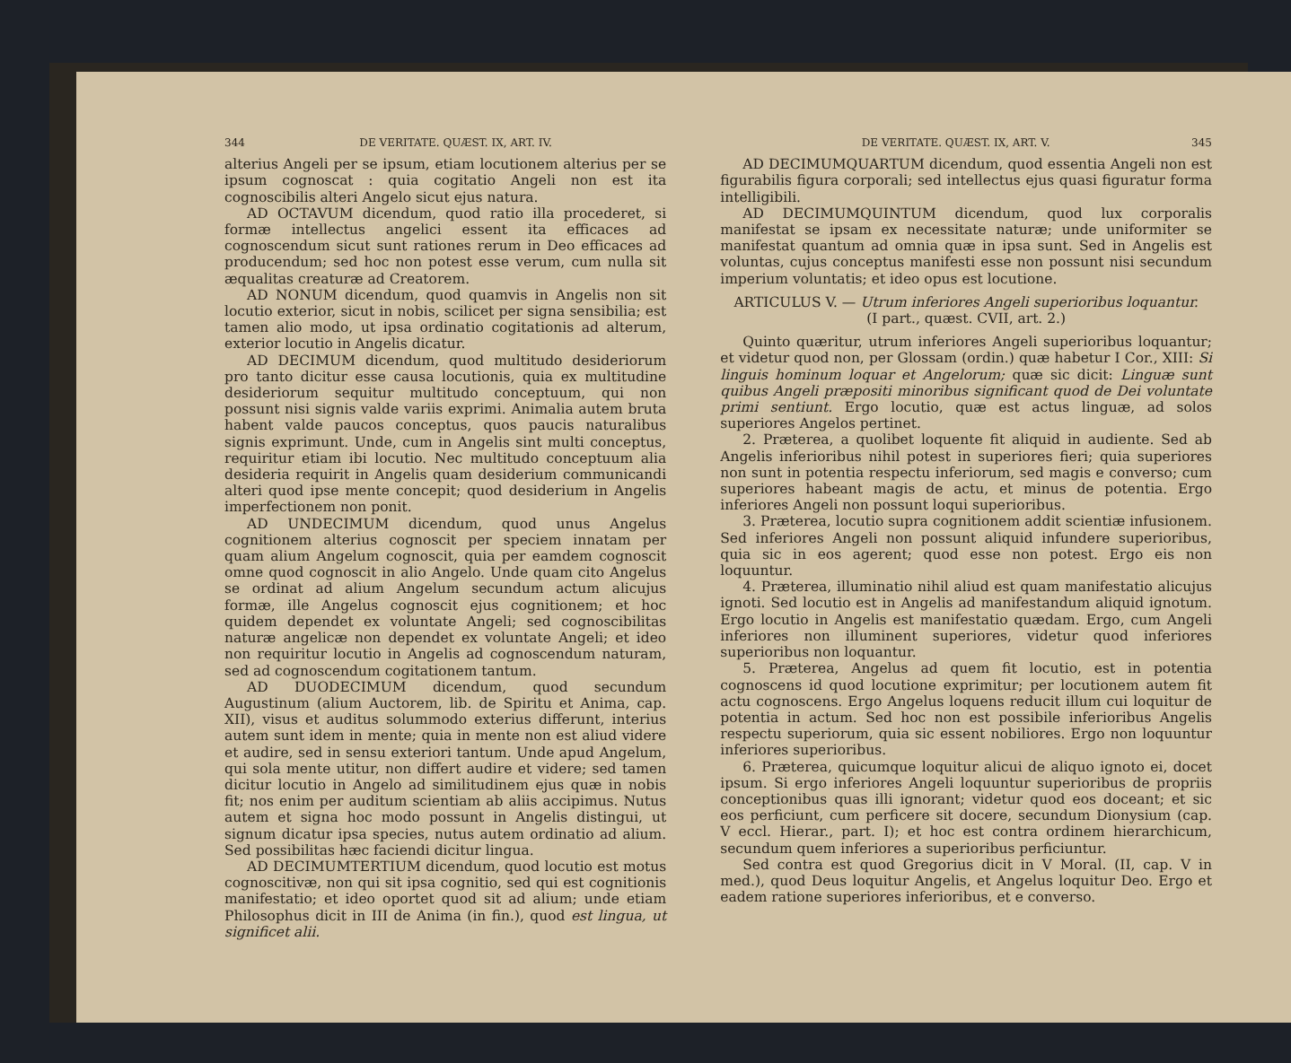344 DE VERITATE. QUÆST. IX, ART. IV.
alterius Angeli per se ipsum, etiam locutionem alterius per se ipsum cognoscat : quia cogitatio Angeli non est ita cognoscibilis alteri Angelo sicut ejus natura.
AD OCTAVUM dicendum, quod ratio illa procederet, si formæ intellectus angelici essent ita efficaces ad cognoscendum sicut sunt rationes rerum in Deo efficaces ad producendum; sed hoc non potest esse verum, cum nulla sit æqualitas creaturæ ad Creatorem.
AD NONUM dicendum, quod quamvis in Angelis non sit locutio exterior, sicut in nobis, scilicet per signa sensibilia; est tamen alio modo, ut ipsa ordinatio cogitationis ad alterum, exterior locutio in Angelis dicatur.
AD DECIMUM dicendum, quod multitudo desideriorum pro tanto dicitur esse causa locutionis, quia ex multitudine desideriorum sequitur multitudo conceptuum, qui non possunt nisi signis valde variis exprimi. Animalia autem bruta habent valde paucos conceptus, quos paucis naturalibus signis exprimunt. Unde, cum in Angelis sint multi conceptus, requiritur etiam ibi locutio. Nec multitudo conceptuum alia desideria requirit in Angelis quam desiderium communicandi alteri quod ipse mente concepit; quod desiderium in Angelis imperfectionem non ponit.
AD UNDECIMUM dicendum, quod unus Angelus cognitionem alterius cognoscit per speciem innatam per quam alium Angelum cognoscit, quia per eamdem cognoscit omne quod cognoscit in alio Angelo. Unde quam cito Angelus se ordinat ad alium Angelum secundum actum alicujus formæ, ille Angelus cognoscit ejus cognitionem; et hoc quidem dependet ex voluntate Angeli; sed cognoscibilitas naturæ angelicæ non dependet ex voluntate Angeli; et ideo non requiritur locutio in Angelis ad cognoscendum naturam, sed ad cognoscendum cogitationem tantum.
AD DUODECIMUM dicendum, quod secundum Augustinum (alium Auctorem, lib. de Spiritu et Anima, cap. XII), visus et auditus solummodo exterius differunt, interius autem sunt idem in mente; quia in mente non est aliud videre et audire, sed in sensu exteriori tantum. Unde apud Angelum, qui sola mente utitur, non differt audire et videre; sed tamen dicitur locutio in Angelo ad similitudinem ejus quæ in nobis fit; nos enim per auditum scientiam ab aliis accipimus. Nutus autem et signa hoc modo possunt in Angelis distingui, ut signum dicatur ipsa species, nutus autem ordinatio ad alium. Sed possibilitas hæc faciendi dicitur lingua.
AD DECIMUMTERTIUM dicendum, quod locutio est motus cognoscitivæ, non qui sit ipsa cognitio, sed qui est cognitionis manifestatio; et ideo oportet quod sit ad alium; unde etiam Philosophus dicit in III de Anima (in fin.), quod est lingua, ut significet alii.
DE VERITATE. QUÆST. IX, ART. V. 345
AD DECIMUMQUARTUM dicendum, quod essentia Angeli non est figurabilis figura corporali; sed intellectus ejus quasi figuratur forma intelligibili.
AD DECIMUMQUINTUM dicendum, quod lux corporalis manifestat se ipsam ex necessitate naturæ; unde uniformiter se manifestat quantum ad omnia quæ in ipsa sunt. Sed in Angelis est voluntas, cujus conceptus manifesti esse non possunt nisi secundum imperium voluntatis; et ideo opus est locutione.
ARTICULUS V. — Utrum inferiores Angeli superioribus loquantur.
(I part., quæst. CVII, art. 2.)
Quinto quæritur, utrum inferiores Angeli superioribus loquantur; et videtur quod non, per Glossam (ordin.) quæ habetur I Cor., XIII: Si linguis hominum loquar et Angelorum; quæ sic dicit: Linguæ sunt quibus Angeli præpositi minoribus significant quod de Dei voluntate primi sentiunt. Ergo locutio, quæ est actus linguæ, ad solos superiores Angelos pertinet.
2. Præterea, a quolibet loquente fit aliquid in audiente. Sed ab Angelis inferioribus nihil potest in superiores fieri; quia superiores non sunt in potentia respectu inferiorum, sed magis e converso; cum superiores habeant magis de actu, et minus de potentia. Ergo inferiores Angeli non possunt loqui superioribus.
3. Præterea, locutio supra cognitionem addit scientiæ infusionem. Sed inferiores Angeli non possunt aliquid infundere superioribus, quia sic in eos agerent; quod esse non potest. Ergo eis non loquuntur.
4. Præterea, illuminatio nihil aliud est quam manifestatio alicujus ignoti. Sed locutio est in Angelis ad manifestandum aliquid ignotum. Ergo locutio in Angelis est manifestatio quædam. Ergo, cum Angeli inferiores non illuminent superiores, videtur quod inferiores superioribus non loquantur.
5. Præterea, Angelus ad quem fit locutio, est in potentia cognoscens id quod locutione exprimitur; per locutionem autem fit actu cognoscens. Ergo Angelus loquens reducit illum cui loquitur de potentia in actum. Sed hoc non est possibile inferioribus Angelis respectu superiorum, quia sic essent nobiliores. Ergo non loquuntur inferiores superioribus.
6. Præterea, quicumque loquitur alicui de aliquo ignoto ei, docet ipsum. Si ergo inferiores Angeli loquuntur superioribus de propriis conceptionibus quas illi ignorant; videtur quod eos doceant; et sic eos perficiunt, cum perficere sit docere, secundum Dionysium (cap. V eccl. Hierar., part. I); et hoc est contra ordinem hierarchicum, secundum quem inferiores a superioribus perficiuntur.
Sed contra est quod Gregorius dicit in V Moral. (II, cap. V in med.), quod Deus loquitur Angelis, et Angelus loquitur Deo. Ergo et eadem ratione superiores inferioribus, et e converso.